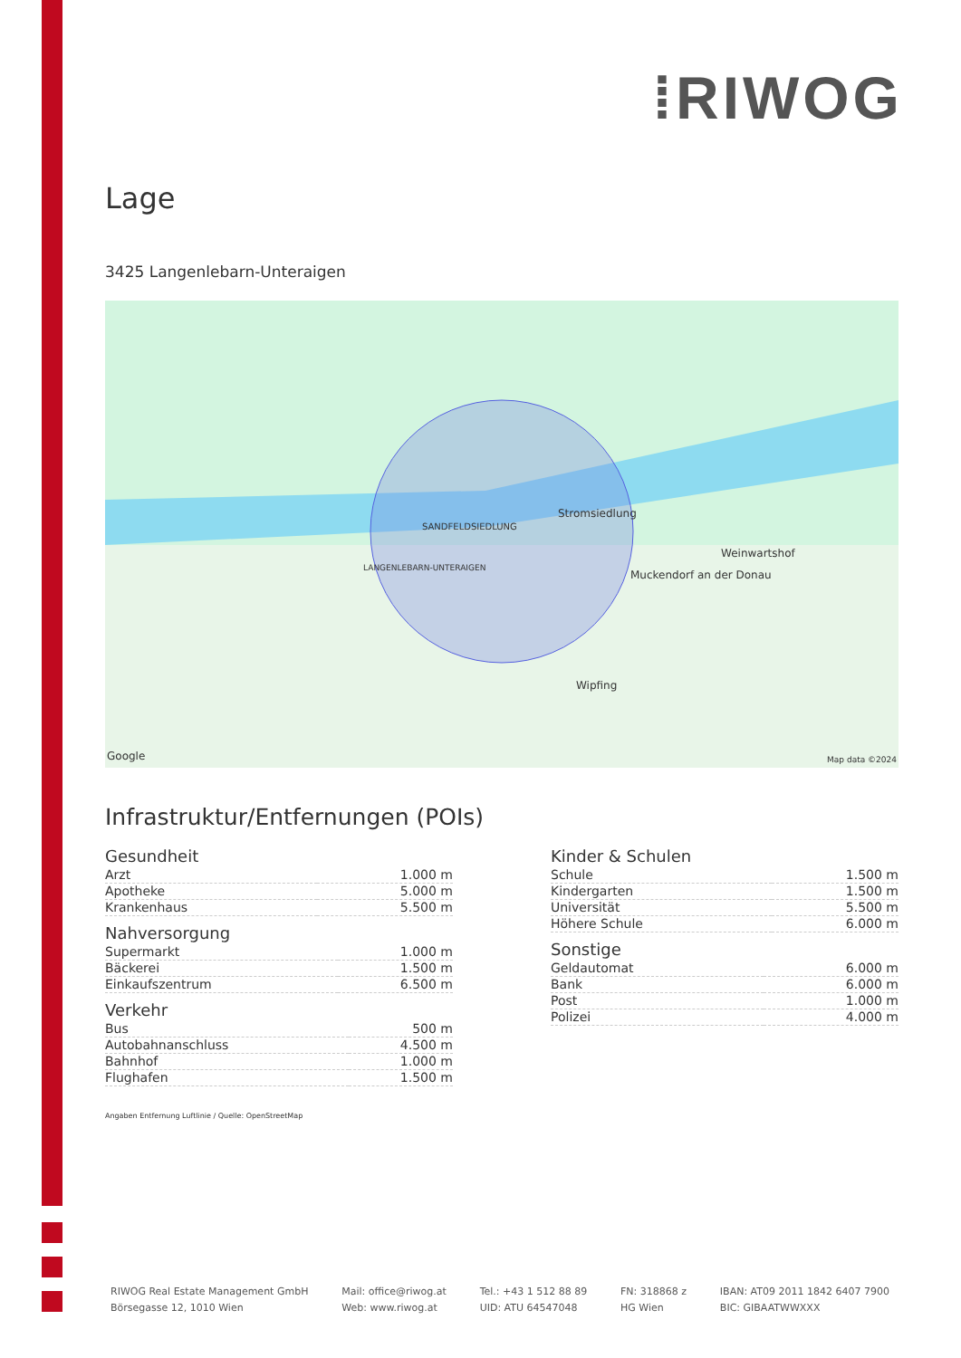⁞RIWOG
Lage
3425 Langenlebarn-Unteraigen
Stromsiedlung
SANDFELDSIEDLUNG
LANGENLEBARN-UNTERAIGEN
Weinwartshof
Muckendorf an der Donau
Wipfing
Google Map data ©2024
Infrastruktur/Entfernungen (POIs)
Gesundheit
| Arzt | 1.000 m |
| Apotheke | 5.000 m |
| Krankenhaus | 5.500 m |
Nahversorgung
| Supermarkt | 1.000 m |
| Bäckerei | 1.500 m |
| Einkaufszentrum | 6.500 m |
Verkehr
| Bus | 500 m |
| Autobahnanschluss | 4.500 m |
| Bahnhof | 1.000 m |
| Flughafen | 1.500 m |
Kinder & Schulen
| Schule | 1.500 m |
| Kindergarten | 1.500 m |
| Universität | 5.500 m |
| Höhere Schule | 6.000 m |
Sonstige
| Geldautomat | 6.000 m |
| Bank | 6.000 m |
| Post | 1.000 m |
| Polizei | 4.000 m |
Angaben Entfernung Luftlinie / Quelle: OpenStreetMap
RIWOG Real Estate Management GmbH
Börsegasse 12, 1010 Wien
Mail: office@riwog.at
Web: www.riwog.at
Tel.: +43 1 512 88 89
UID: ATU 64547048
FN: 318868 z
HG Wien
IBAN: AT09 2011 1842 6407 7900
BIC: GIBAATWWXXX